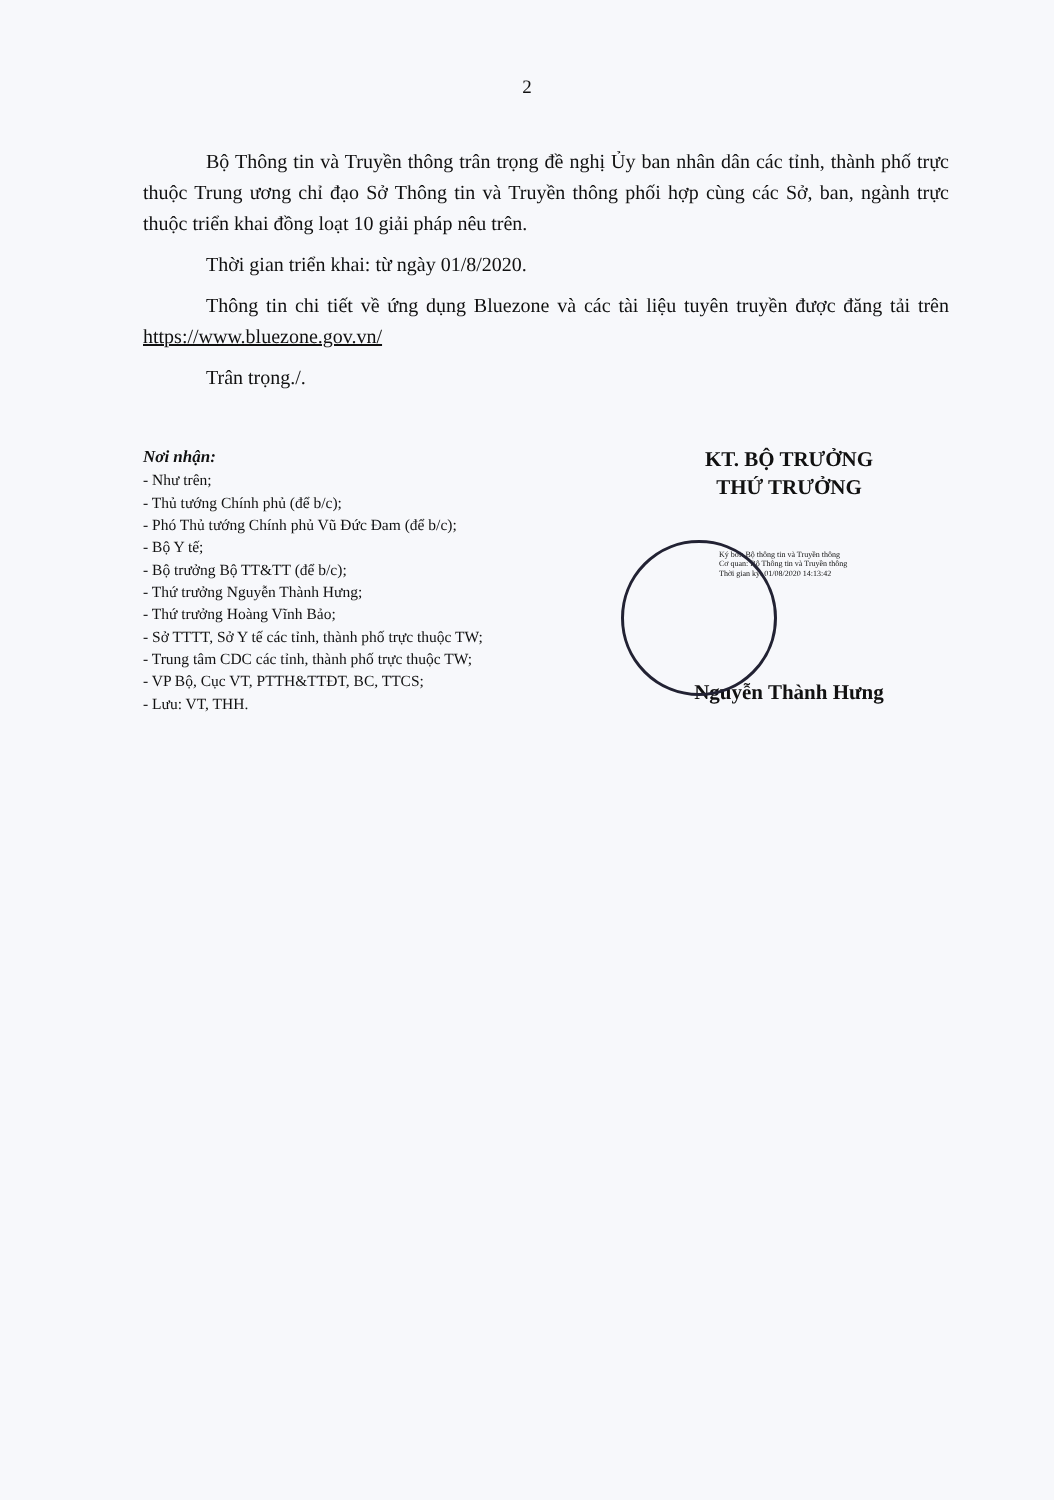2
Bộ Thông tin và Truyền thông trân trọng đề nghị Ủy ban nhân dân các tỉnh, thành phố trực thuộc Trung ương chỉ đạo Sở Thông tin và Truyền thông phối hợp cùng các Sở, ban, ngành trực thuộc triển khai đồng loạt 10 giải pháp nêu trên.
Thời gian triển khai: từ ngày 01/8/2020.
Thông tin chi tiết về ứng dụng Bluezone và các tài liệu tuyên truyền được đăng tải trên https://www.bluezone.gov.vn/
Trân trọng./.
Nơi nhận:
- Như trên;
- Thủ tướng Chính phủ (để b/c);
- Phó Thủ tướng Chính phủ Vũ Đức Đam (để b/c);
- Bộ Y tế;
- Bộ trưởng Bộ TT&TT (để b/c);
- Thứ trưởng Nguyễn Thành Hưng;
- Thứ trưởng Hoàng Vĩnh Bảo;
- Sở TTTT, Sở Y tế các tỉnh, thành phố trực thuộc TW;
- Trung tâm CDC các tỉnh, thành phố trực thuộc TW;
- VP Bộ, Cục VT, PTTH&TTĐT, BC, TTCS;
- Lưu: VT, THH.
KT. BỘ TRƯỞNG
THỨ TRƯỞNG
Ký bởi: Bộ thông tin và Truyền thông
Cơ quan: Bộ Thông tin và Truyền thông
Thời gian ký: 01/08/2020 14:13:42
Nguyễn Thành Hưng